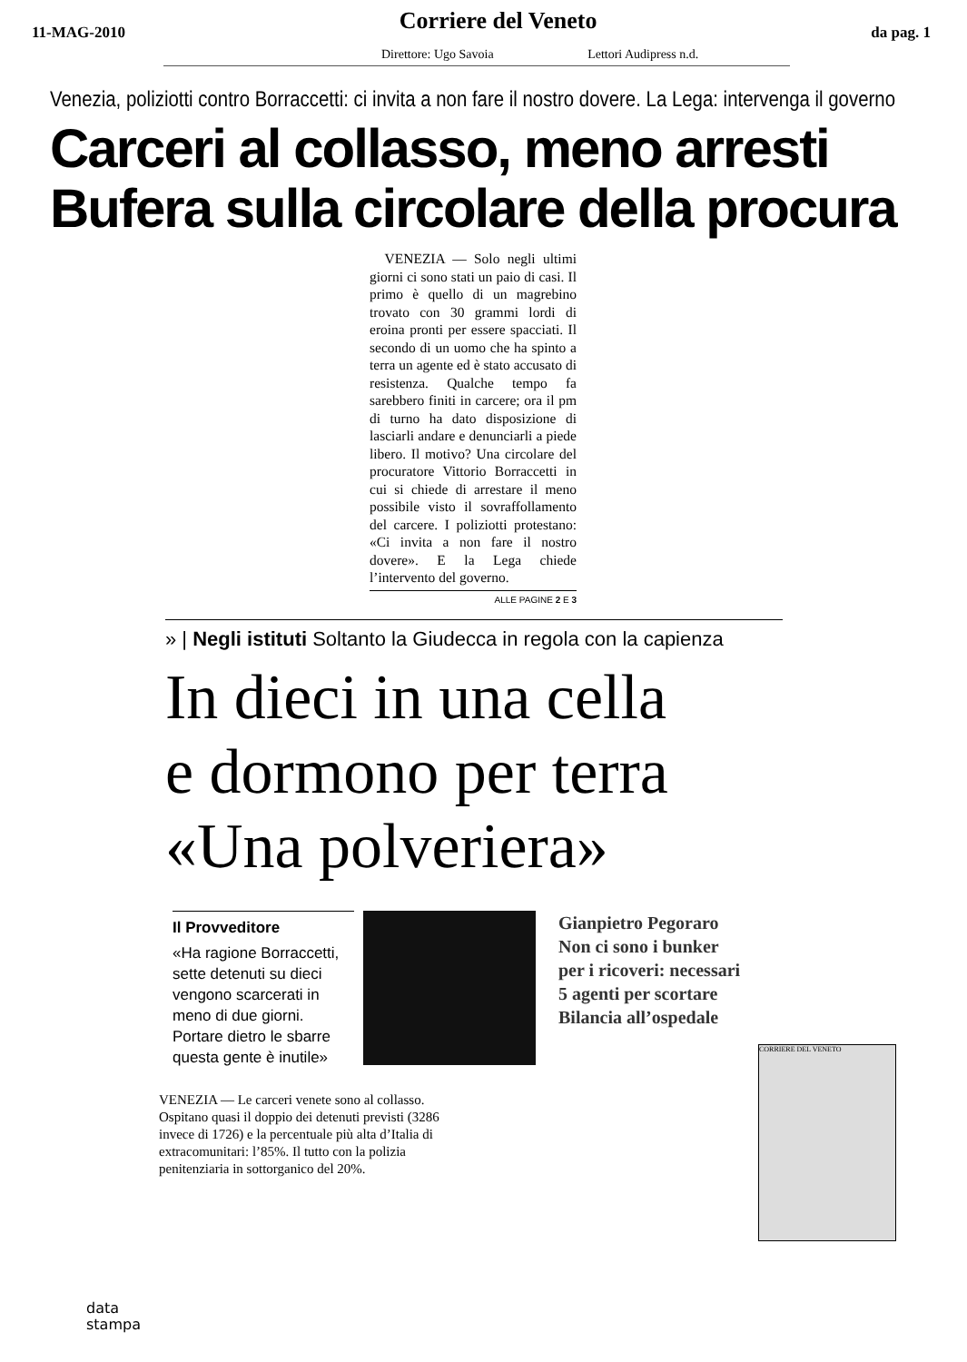11-MAG-2010
Corriere del Veneto
da pag. 1
Direttore: Ugo Savoia Lettori Audipress n.d.
Venezia, poliziotti contro Borraccetti: ci invita a non fare il nostro dovere. La Lega: intervenga il governo
Carceri al collasso, meno arresti
Bufera sulla circolare della procura
VENEZIA — Solo negli ultimi giorni ci sono stati un paio di casi. Il primo è quello di un magrebino trovato con 30 grammi lordi di eroina pronti per essere spacciati. Il secondo di un uomo che ha spinto a terra un agente ed è stato accusato di resistenza. Qualche tempo fa sarebbero finiti in carcere; ora il pm di turno ha dato disposizione di lasciarli andare e denunciarli a piede libero. Il motivo? Una circolare del procuratore Vittorio Borraccetti in cui si chiede di arrestare il meno possibile visto il sovraffollamento del carcere. I poliziotti protestano: «Ci invita a non fare il nostro dovere». E la Lega chiede l’intervento del governo.
ALLE PAGINE 2 E 3
» | Negli istituti Soltanto la Giudecca in regola con la capienza
In dieci in una cella
e dormono per terra
«Una polveriera»
Il Provveditore
«Ha ragione Borraccetti, sette detenuti su dieci vengono scarcerati in meno di due giorni. Portare dietro le sbarre questa gente è inutile»
Gianpietro Pegoraro
Non ci sono i bunker
per i ricoveri: necessari
5 agenti per scortare
Bilancia all’ospedale
VENEZIA — Le carceri venete sono al collasso. Ospitano quasi il doppio dei detenuti previsti (3286 invece di 1726) e la percentuale più alta d’Italia di extracomunitari: l’85%. Il tutto con la polizia penitenziaria in sottorganico del 20%.
CORRIERE DEL VENETO
data
stampa